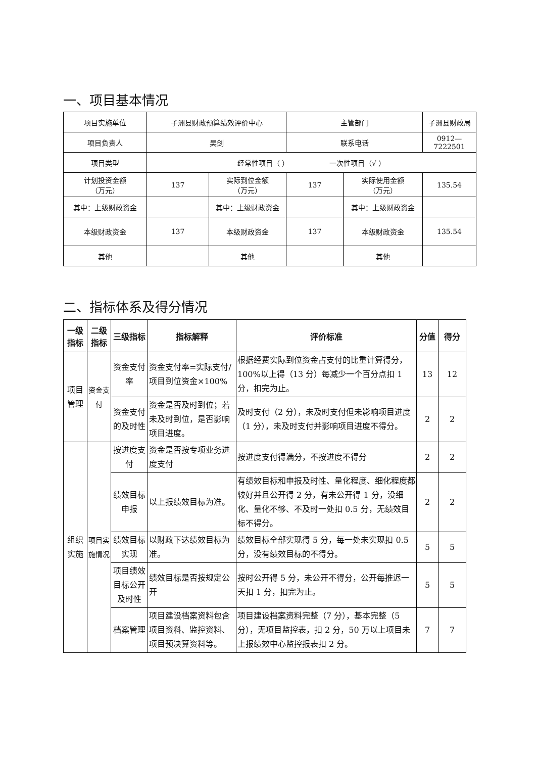一、项目基本情况
| 项目实施单位 | 子洲县财政预算绩效评价中心 | | 主管部门 | | 子洲县财政局 |
| 项目负责人 | 吴剑 | | 联系电话 | | 0912—7222501 |
| 项目类型 | 经常性项目（ ） 一次性项目（√ ） | | | | |
| 计划投资金额 （万元） | 137 | 实际到位金额 （万元） | 137 | 实际使用金额 （万元） | 135.54 |
| 其中：上级财政资金 | | 其中：上级财政资金 | | 其中：上级财政资金 | |
| 本级财政资金 | 137 | 本级财政资金 | 137 | 本级财政资金 | 135.54 |
| 其他 | | 其他 | | 其他 | |
二、指标体系及得分情况
| 一级指标 | 二级指标 | 三级指标 | 指标解释 | 评价标准 | 分值 | 得分 |
| --- | --- | --- | --- | --- | --- | --- |
| 项目管理 | 资金支付 | 资金支付率 | 资金支付率=实际支付/项目到位资金×100% | 根据经费实际到位资金占支付的比重计算得分，100%以上得（13 分）每减少一个百分点扣 1 分，扣完为止。 | 13 | 12 |
| | | 资金支付的及时性 | 资金是否及时到位；若未及时到位，是否影响项目进度。 | 及时支付（2 分），未及时支付但未影响项目进度（1 分），未及时支付并影响项目进度不得分。 | 2 | 2 |
| 组织实施 | 项目实施情况 | 按进度支付 | 资金是否按专项业务进度支付 | 按进度支付得满分，不按进度不得分 | 2 | 2 |
| | | 绩效目标申报 | 以上报绩效目标为准。 | 有绩效目标和申报及时性、量化程度、细化程度都较好并且公开得 2 分，有未公开得 1 分，没细化、量化不够、不及时一处扣 0.5 分，无绩效目标不得分。 | 2 | 2 |
| | | 绩效目标实现 | 以财政下达绩效目标为准。 | 绩效目标全部实现得 5 分，每一处未实现扣 0.5 分，没有绩效目标的不得分。 | 5 | 5 |
| | | 项目绩效目标公开及时性 | 绩效目标是否按规定公开 | 按时公开得 5 分，未公开不得分，公开每推迟一天扣 1 分，扣完为止。 | 5 | 5 |
| | | 档案管理 | 项目建设档案资料包含项目资料、监控资料、项目预决算资料等。 | 项目建设档案资料完整（7 分），基本完整（5 分），无项目监控表，扣 2 分，50 万以上项目未上报绩效中心监控报表扣 2 分。 | 7 | 7 |